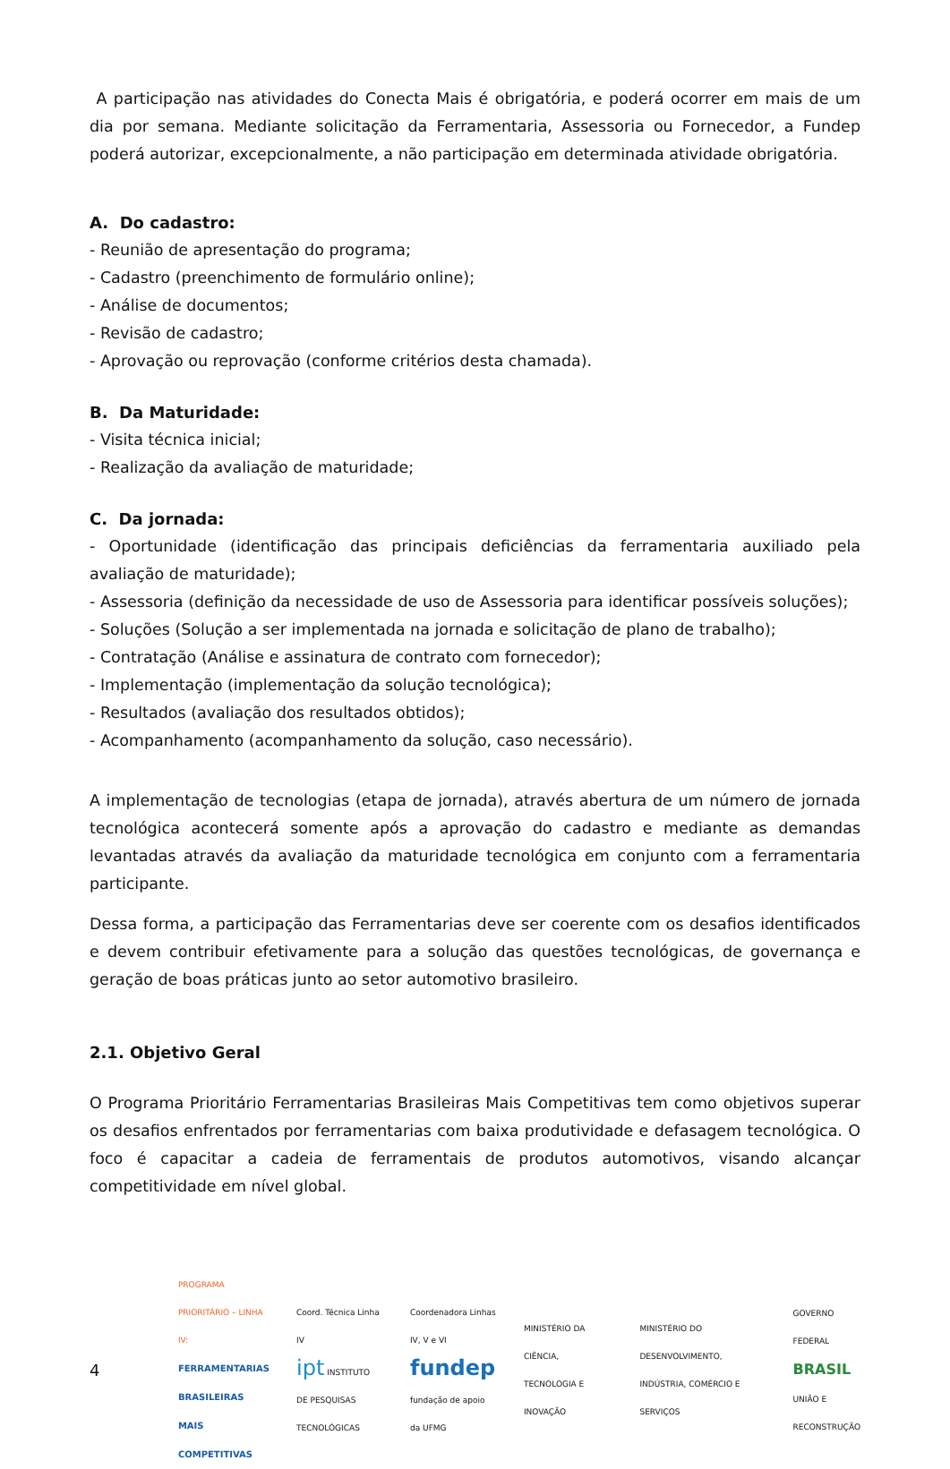A participação nas atividades do Conecta Mais é obrigatória, e poderá ocorrer em mais de um dia por semana. Mediante solicitação da Ferramentaria, Assessoria ou Fornecedor, a Fundep poderá autorizar, excepcionalmente, a não participação em determinada atividade obrigatória.
A. Do cadastro:
- Reunião de apresentação do programa;
- Cadastro (preenchimento de formulário online);
- Análise de documentos;
- Revisão de cadastro;
- Aprovação ou reprovação (conforme critérios desta chamada).
B. Da Maturidade:
- Visita técnica inicial;
- Realização da avaliação de maturidade;
C. Da jornada:
- Oportunidade (identificação das principais deficiências da ferramentaria auxiliado pela avaliação de maturidade);
- Assessoria (definição da necessidade de uso de Assessoria para identificar possíveis soluções);
- Soluções (Solução a ser implementada na jornada e solicitação de plano de trabalho);
- Contratação (Análise e assinatura de contrato com fornecedor);
- Implementação (implementação da solução tecnológica);
- Resultados (avaliação dos resultados obtidos);
- Acompanhamento (acompanhamento da solução, caso necessário).
A implementação de tecnologias (etapa de jornada), através abertura de um número de jornada tecnológica acontecerá somente após a aprovação do cadastro e mediante as demandas levantadas através da avaliação da maturidade tecnológica em conjunto com a ferramentaria participante.
Dessa forma, a participação das Ferramentarias deve ser coerente com os desafios identificados e devem contribuir efetivamente para a solução das questões tecnológicas, de governança e geração de boas práticas junto ao setor automotivo brasileiro.
2.1. Objetivo Geral
O Programa Prioritário Ferramentarias Brasileiras Mais Competitivas tem como objetivos superar os desafios enfrentados por ferramentarias com baixa produtividade e defasagem tecnológica. O foco é capacitar a cadeia de ferramentais de produtos automotivos, visando alcançar competitividade em nível global.
4
PROGRAMA PRIORITÁRIO – LINHA IV:
FERRAMENTARIAS BRASILEIRAS
MAIS COMPETITIVAS
Coord. Técnica Linha IV
ipt INSTITUTO DE PESQUISAS TECNOLÓGICAS
Coordenadora Linhas IV, V e VI
fundep fundação de apoio da UFMG
MINISTÉRIO DA CIÊNCIA, TECNOLOGIA E INOVAÇÃO
MINISTÉRIO DO DESENVOLVIMENTO, INDÚSTRIA, COMÉRCIO E SERVIÇOS
GOVERNO FEDERAL
BRASIL
UNIÃO E RECONSTRUÇÃO